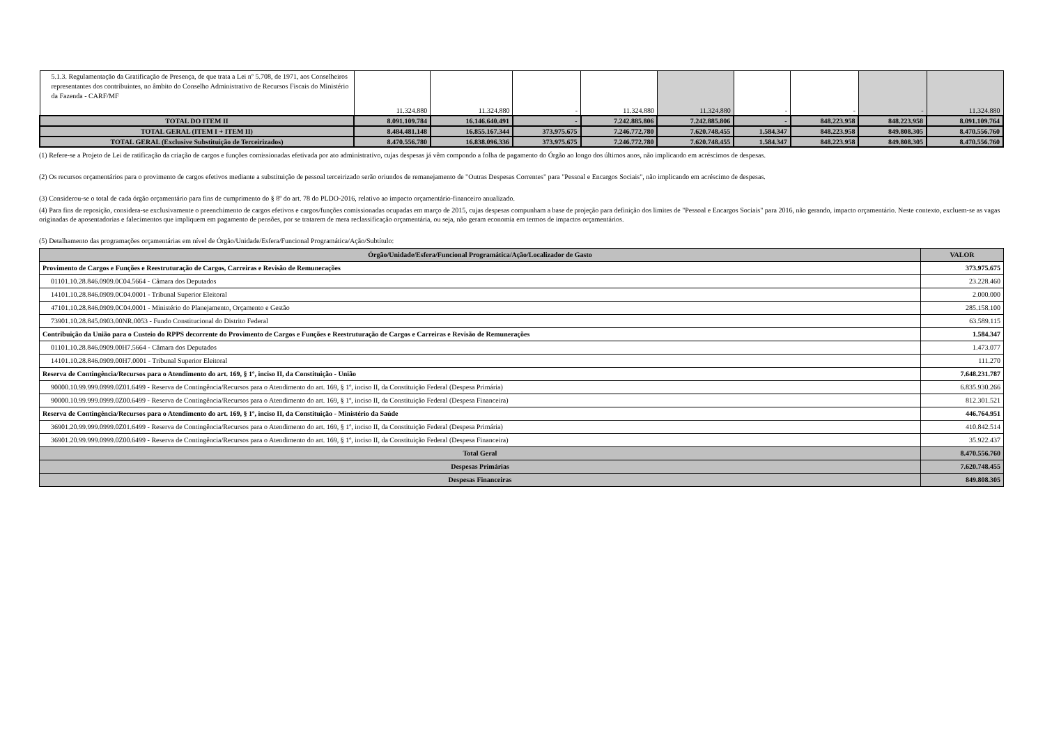| 5.1.3. Regulamentação da Gratificação de Presença, de que trata a Lei nº 5.708, de 1971, aos Conselheiros representantes dos contribuintes, no âmbito do Conselho Administrativo de Recursos Fiscais do Ministério da Fazenda - CARF/MF | 11.324.880 | 11.324.880 | - | 11.324.880 | 11.324.880 | - | - | - | 11.324.880 |
| TOTAL DO ITEM II | 8.091.109.784 | 16.146.640.491 | - | 7.242.885.806 | 7.242.885.806 | - | 848.223.958 | 848.223.958 | 8.091.109.764 |
| TOTAL GERAL (ITEM I + ITEM II) | 8.484.481.148 | 16.855.167.344 | 373.975.675 | 7.246.772.780 | 7.620.748.455 | 1.584.347 | 848.223.958 | 849.808.305 | 8.470.556.760 |
| TOTAL GERAL (Exclusive Substituição de Terceirizados) | 8.470.556.780 | 16.838.096.336 | 373.975.675 | 7.246.772.780 | 7.620.748.455 | 1.584.347 | 848.223.958 | 849.808.305 | 8.470.556.760 |
(1) Refere-se a Projeto de Lei de ratificação da criação de cargos e funções comissionadas efetivada por ato administrativo, cujas despesas já vêm compondo a folha de pagamento do Órgão ao longo dos últimos anos, não implicando em acréscimos de despesas.
(2) Os recursos orçamentários para o provimento de cargos efetivos mediante a substituição de pessoal terceirizado serão oriundos de remanejamento de "Outras Despesas Correntes" para "Pessoal e Encargos Sociais", não implicando em acréscimo de despesas.
(3) Considerou-se o total de cada órgão orçamentário para fins de cumprimento do § 8º do art. 78 do PLDO-2016, relativo ao impacto orçamentário-financeiro anualizado.
(4) Para fins de reposição, considera-se exclusivamente o preenchimento de cargos efetivos e cargos/funções comissionadas ocupadas em março de 2015, cujas despesas compunham a base de projeção para definição dos limites de "Pessoal e Encargos Sociais" para 2016, não gerando, impacto orçamentário. Neste contexto, excluem-se as vagas originadas de aposentadorias e falecimentos que impliquem em pagamento de pensões, por se tratarem de mera reclassificação orçamentária, ou seja, não geram economia em termos de impactos orçamentários.
(5) Detalhamento das programações orçamentárias em nível de Órgão/Unidade/Esfera/Funcional Programática/Ação/Subtítulo:
| Órgão/Unidade/Esfera/Funcional Programática/Ação/Localizador de Gasto | VALOR |
| --- | --- |
| Provimento de Cargos e Funções e Reestruturação de Cargos, Carreiras e Revisão de Remunerações | 373.975.675 |
| 01101.10.28.846.0909.0C04.5664 - Câmara dos Deputados | 23.228.460 |
| 14101.10.28.846.0909.0C04.0001 - Tribunal Superior Eleitoral | 2.000.000 |
| 47101.10.28.846.0909.0C04.0001 - Ministério do Planejamento, Orçamento e Gestão | 285.158.100 |
| 73901.10.28.845.0903.00NR.0053 - Fundo Constitucional do Distrito Federal | 63.589.115 |
| Contribuição da União para o Custeio do RPPS decorrente do Provimento de Cargos e Funções e Reestruturação de Cargos e Carreiras e Revisão de Remunerações | 1.584.347 |
| 01101.10.28.846.0909.00H7.5664 - Câmara dos Deputados | 1.473.077 |
| 14101.10.28.846.0909.00H7.0001 - Tribunal Superior Eleitoral | 111.270 |
| Reserva de Contingência/Recursos para o Atendimento do art. 169, § 1º, inciso II, da Constituição - União | 7.648.231.787 |
| 90000.10.99.999.0999.0Z01.6499 - Reserva de Contingência/Recursos para o Atendimento do art. 169, § 1º, inciso II, da Constituição Federal (Despesa Primária) | 6.835.930.266 |
| 90000.10.99.999.0999.0Z00.6499 - Reserva de Contingência/Recursos para o Atendimento do art. 169, § 1º, inciso II, da Constituição Federal (Despesa Financeira) | 812.301.521 |
| Reserva de Contingência/Recursos para o Atendimento do art. 169, § 1º, inciso II, da Constituição - Ministério da Saúde | 446.764.951 |
| 36901.20.99.999.0999.0Z01.6499 - Reserva de Contingência/Recursos para o Atendimento do art. 169, § 1º, inciso II, da Constituição Federal (Despesa Primária) | 410.842.514 |
| 36901.20.99.999.0999.0Z00.6499 - Reserva de Contingência/Recursos para o Atendimento do art. 169, § 1º, inciso II, da Constituição Federal (Despesa Financeira) | 35.922.437 |
| Total Geral | 8.470.556.760 |
| Despesas Primárias | 7.620.748.455 |
| Despesas Financeiras | 849.808.305 |